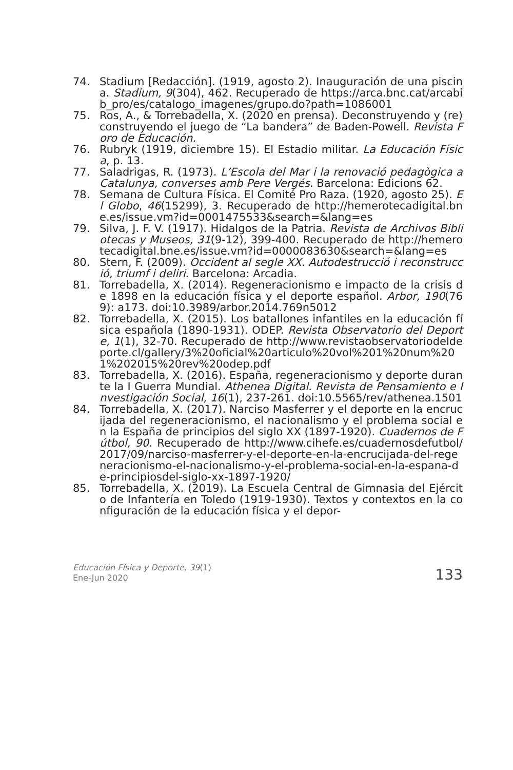74. Stadium [Redacción]. (1919, agosto 2). Inauguración de una piscina. Stadium, 9(304), 462. Recuperado de https://arca.bnc.cat/arcabib_pro/es/catalogo_imagenes/grupo.do?path=1086001
75. Ros, A., & Torrebadella, X. (2020 en prensa). Deconstruyendo y (re)construyendo el juego de “La bandera” de Baden-Powell. Revista Foro de Educación.
76. Rubryk (1919, diciembre 15). El Estadio militar. La Educación Física, p. 13.
77. Saladrigas, R. (1973). L’Escola del Mar i la renovació pedagògica a Catalunya, converses amb Pere Vergés. Barcelona: Edicions 62.
78. Semana de Cultura Física. El Comité Pro Raza. (1920, agosto 25). El Globo, 46(15299), 3. Recuperado de http://hemerotecadigital.bne.es/issue.vm?id=0001475533&search=&lang=es
79. Silva, J. F. V. (1917). Hidalgos de la Patria. Revista de Archivos Bibliotecas y Museos, 31(9-12), 399-400. Recuperado de http://hemerotecadigital.bne.es/issue.vm?id=0000083630&search=&lang=es
80. Stern, F. (2009). Occident al segle XX. Autodestrucció i reconstrucció, triumf i deliri. Barcelona: Arcadia.
81. Torrebadella, X. (2014). Regeneracionismo e impacto de la crisis de 1898 en la educación física y el deporte español. Arbor, 190(769): a173. doi:10.3989/arbor.2014.769n5012
82. Torrebadella, X. (2015). Los batallones infantiles en la educación física española (1890-1931). ODEP. Revista Observatorio del Deporte, 1(1), 32-70. Recuperado de http://www.revistaobservatoriodeldeporte.cl/gallery/3%20oficial%20articulo%20vol%201%20num%201%202015%20rev%20odep.pdf
83. Torrebadella, X. (2016). España, regeneracionismo y deporte durante la I Guerra Mundial. Athenea Digital. Revista de Pensamiento e Investigación Social, 16(1), 237-261. doi:10.5565/rev/athenea.1501
84. Torrebadella, X. (2017). Narciso Masferrer y el deporte en la encrucijada del regeneracionismo, el nacionalismo y el problema social en la España de principios del siglo XX (1897-1920). Cuadernos de Fútbol, 90. Recuperado de http://www.cihefe.es/cuadernosdefutbol/2017/09/narciso-masferrer-y-el-deporte-en-la-encrucijada-del-regeneracionismo-el-nacionalismo-y-el-problema-social-en-la-espana-de-principiosdel-siglo-xx-1897-1920/
85. Torrebadella, X. (2019). La Escuela Central de Gimnasia del Ejército de Infantería en Toledo (1919-1930). Textos y contextos en la configuración de la educación física y el depor-
Educación Física y Deporte, 39(1)
Ene-Jun 2020
133